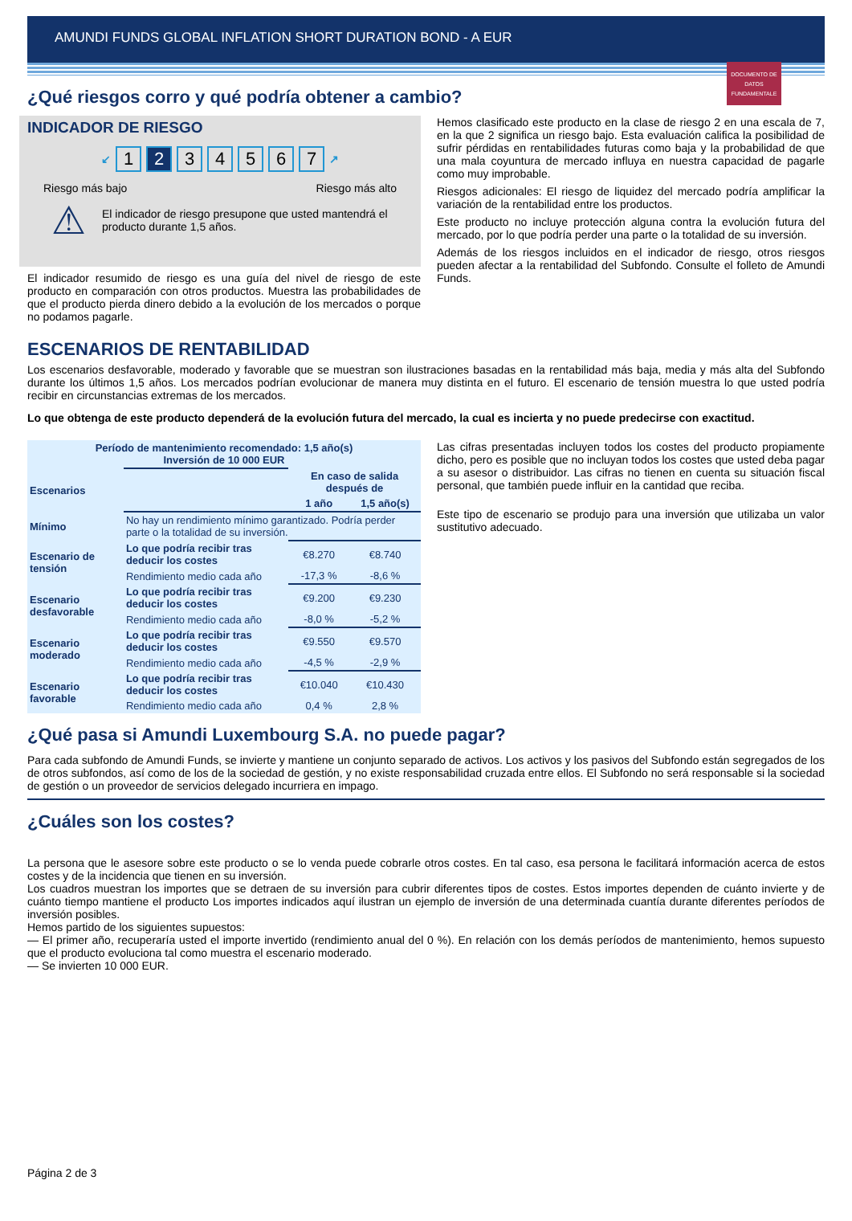AMUNDI FUNDS GLOBAL INFLATION SHORT DURATION BOND - A EUR
DOCUMENTO DE DATOS FUNDAMENTALE
¿Qué riesgos corro y qué podría obtener a cambio?
INDICADOR DE RIESGO
↙ 1 2 34567 ↗
Riesgo más bajo Riesgo más alto
⚠ El indicador de riesgo presupone que usted mantendrá el producto durante 1,5 años.
El indicador resumido de riesgo es una guía del nivel de riesgo de este producto en comparación con otros productos. Muestra las probabilidades de que el producto pierda dinero debido a la evolución de los mercados o porque no podamos pagarle.
Hemos clasificado este producto en la clase de riesgo 2 en una escala de 7, en la que 2 significa un riesgo bajo. Esta evaluación califica la posibilidad de sufrir pérdidas en rentabilidades futuras como baja y la probabilidad de que una mala coyuntura de mercado influya en nuestra capacidad de pagarle como muy improbable.
Riesgos adicionales: El riesgo de liquidez del mercado podría amplificar la variación de la rentabilidad entre los productos.
Este producto no incluye protección alguna contra la evolución futura del mercado, por lo que podría perder una parte o la totalidad de su inversión.
Además de los riesgos incluidos en el indicador de riesgo, otros riesgos pueden afectar a la rentabilidad del Subfondo. Consulte el folleto de Amundi Funds.
ESCENARIOS DE RENTABILIDAD
Los escenarios desfavorable, moderado y favorable que se muestran son ilustraciones basadas en la rentabilidad más baja, media y más alta del Subfondo durante los últimos 1,5 años. Los mercados podrían evolucionar de manera muy distinta en el futuro. El escenario de tensión muestra lo que usted podría recibir en circunstancias extremas de los mercados.
Lo que obtenga de este producto dependerá de la evolución futura del mercado, la cual es incierta y no puede predecirse con exactitud.
| Período de mantenimiento recomendado: 1,5 año(s) Inversión de 10 000 EUR | | | |
| --- | --- | --- | --- |
| Escenarios | | En caso de salida después de | |
| | | 1 año | 1,5 año(s) |
| Mínimo | No hay un rendimiento mínimo garantizado. Podría perder parte o la totalidad de su inversión. | | |
| Escenario de tensión | Lo que podría recibir tras deducir los costes | €8.270 | €8.740 |
| | Rendimiento medio cada año | -17,3 % | -8,6 % |
| Escenario desfavorable | Lo que podría recibir tras deducir los costes | €9.200 | €9.230 |
| | Rendimiento medio cada año | -8,0 % | -5,2 % |
| Escenario moderado | Lo que podría recibir tras deducir los costes | €9.550 | €9.570 |
| | Rendimiento medio cada año | -4,5 % | -2,9 % |
| Escenario favorable | Lo que podría recibir tras deducir los costes | €10.040 | €10.430 |
| | Rendimiento medio cada año | 0,4 % | 2,8 % |
Las cifras presentadas incluyen todos los costes del producto propiamente dicho, pero es posible que no incluyan todos los costes que usted deba pagar a su asesor o distribuidor. Las cifras no tienen en cuenta su situación fiscal personal, que también puede influir en la cantidad que reciba.
Este tipo de escenario se produjo para una inversión que utilizaba un valor sustitutivo adecuado.
¿Qué pasa si Amundi Luxembourg S.A. no puede pagar?
Para cada subfondo de Amundi Funds, se invierte y mantiene un conjunto separado de activos. Los activos y los pasivos del Subfondo están segregados de los de otros subfondos, así como de los de la sociedad de gestión, y no existe responsabilidad cruzada entre ellos. El Subfondo no será responsable si la sociedad de gestión o un proveedor de servicios delegado incurriera en impago.
¿Cuáles son los costes?
La persona que le asesore sobre este producto o se lo venda puede cobrarle otros costes. En tal caso, esa persona le facilitará información acerca de estos costes y de la incidencia que tienen en su inversión.
Los cuadros muestran los importes que se detraen de su inversión para cubrir diferentes tipos de costes. Estos importes dependen de cuánto invierte y de cuánto tiempo mantiene el producto Los importes indicados aquí ilustran un ejemplo de inversión de una determinada cuantía durante diferentes períodos de inversión posibles.
Hemos partido de los siguientes supuestos:
— El primer año, recuperaría usted el importe invertido (rendimiento anual del 0 %). En relación con los demás períodos de mantenimiento, hemos supuesto que el producto evoluciona tal como muestra el escenario moderado.
— Se invierten 10 000 EUR.
Página 2 de 3